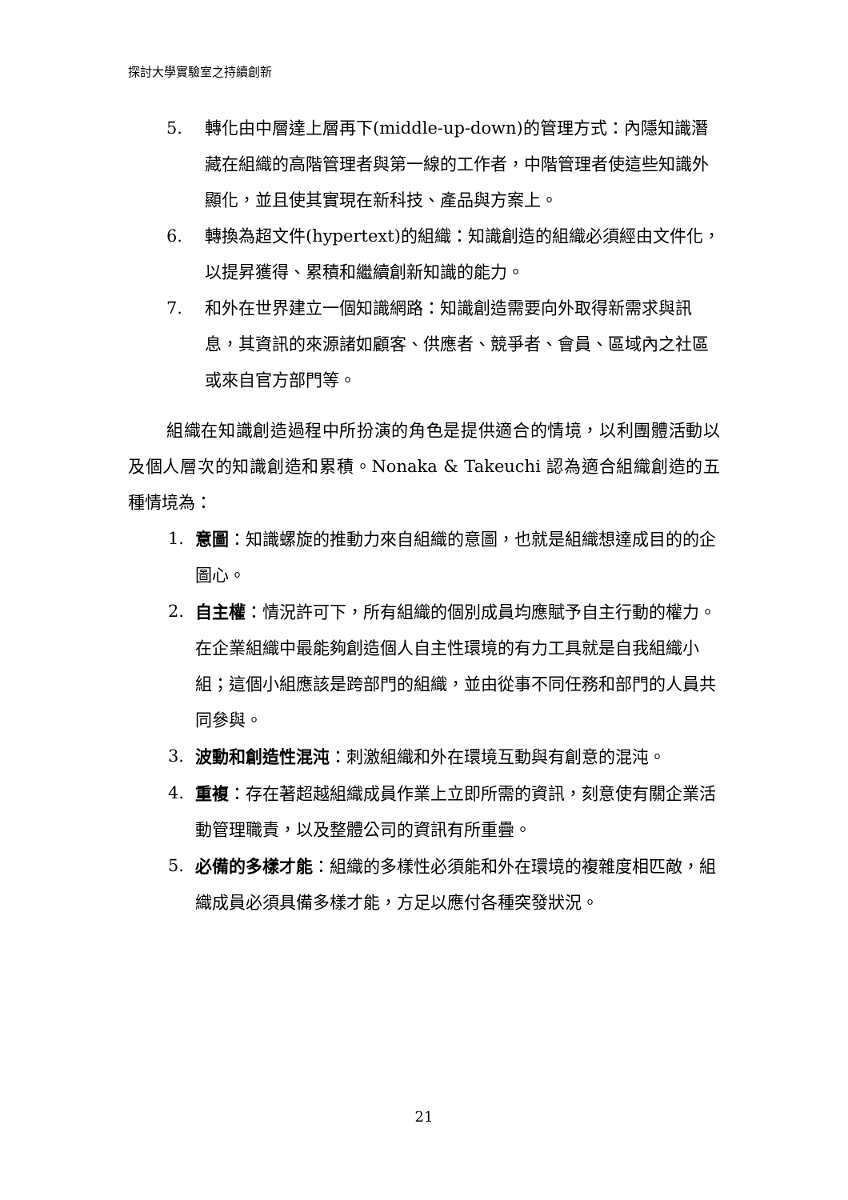探討大學實驗室之持續創新
5. 轉化由中層達上層再下(middle-up-down)的管理方式：內隱知識潛藏在組織的高階管理者與第一線的工作者，中階管理者使這些知識外顯化，並且使其實現在新科技、產品與方案上。
6. 轉換為超文件(hypertext)的組織：知識創造的組織必須經由文件化，以提昇獲得、累積和繼續創新知識的能力。
7. 和外在世界建立一個知識網路：知識創造需要向外取得新需求與訊息，其資訊的來源諸如顧客、供應者、競爭者、會員、區域內之社區或來自官方部門等。
組織在知識創造過程中所扮演的角色是提供適合的情境，以利團體活動以及個人層次的知識創造和累積。Nonaka & Takeuchi 認為適合組織創造的五種情境為：
1. 意圖：知識螺旋的推動力來自組織的意圖，也就是組織想達成目的的企圖心。
2. 自主權：情況許可下，所有組織的個別成員均應賦予自主行動的權力。在企業組織中最能夠創造個人自主性環境的有力工具就是自我組織小組；這個小組應該是跨部門的組織，並由從事不同任務和部門的人員共同參與。
3. 波動和創造性混沌：刺激組織和外在環境互動與有創意的混沌。
4. 重複：存在著超越組織成員作業上立即所需的資訊，刻意使有關企業活動管理職責，以及整體公司的資訊有所重疊。
5. 必備的多樣才能：組織的多樣性必須能和外在環境的複雜度相匹敵，組織成員必須具備多樣才能，方足以應付各種突發狀況。
21